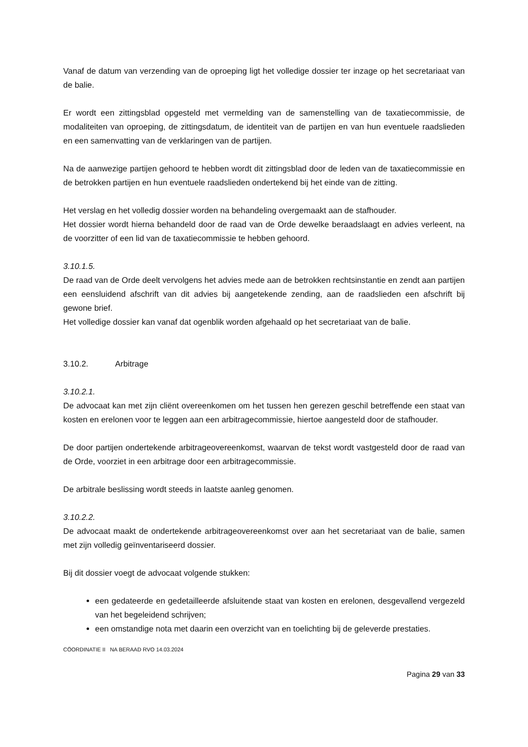Vanaf de datum van verzending van de oproeping ligt het volledige dossier ter inzage op het secretariaat van de balie.
Er wordt een zittingsblad opgesteld met vermelding van de samenstelling van de taxatiecommissie, de modaliteiten van oproeping, de zittingsdatum, de identiteit van de partijen en van hun eventuele raadslieden en een samenvatting van de verklaringen van de partijen.
Na de aanwezige partijen gehoord te hebben wordt dit zittingsblad door de leden van de taxatiecommissie en de betrokken partijen en hun eventuele raadslieden ondertekend bij het einde van de zitting.
Het verslag en het volledig dossier worden na behandeling overgemaakt aan de stafhouder.
Het dossier wordt hierna behandeld door de raad van de Orde dewelke beraadslaagt en advies verleent, na de voorzitter of een lid van de taxatiecommissie te hebben gehoord.
3.10.1.5.
De raad van de Orde deelt vervolgens het advies mede aan de betrokken rechtsinstantie en zendt aan partijen een eensluidend afschrift van dit advies bij aangetekende zending, aan de raadslieden een afschrift bij gewone brief.
Het volledige dossier kan vanaf dat ogenblik worden afgehaald op het secretariaat van de balie.
3.10.2. Arbitrage
3.10.2.1.
De advocaat kan met zijn cliënt overeenkomen om het tussen hen gerezen geschil betreffende een staat van kosten en erelonen voor te leggen aan een arbitragecommissie, hiertoe aangesteld door de stafhouder.
De door partijen ondertekende arbitrageovereenkomst, waarvan de tekst wordt vastgesteld door de raad van de Orde, voorziet in een arbitrage door een arbitragecommissie.
De arbitrale beslissing wordt steeds in laatste aanleg genomen.
3.10.2.2.
De advocaat maakt de ondertekende arbitrageovereenkomst over aan het secretariaat van de balie, samen met zijn volledig geïnventariseerd dossier.
Bij dit dossier voegt de advocaat volgende stukken:
een gedateerde en gedetailleerde afsluitende staat van kosten en erelonen, desgevallend vergezeld van het begeleidend schrijven;
een omstandige nota met daarin een overzicht van en toelichting bij de geleverde prestaties.
CÖORDINATIE II NA BERAAD RVO 14.03.2024
Pagina 29 van 33